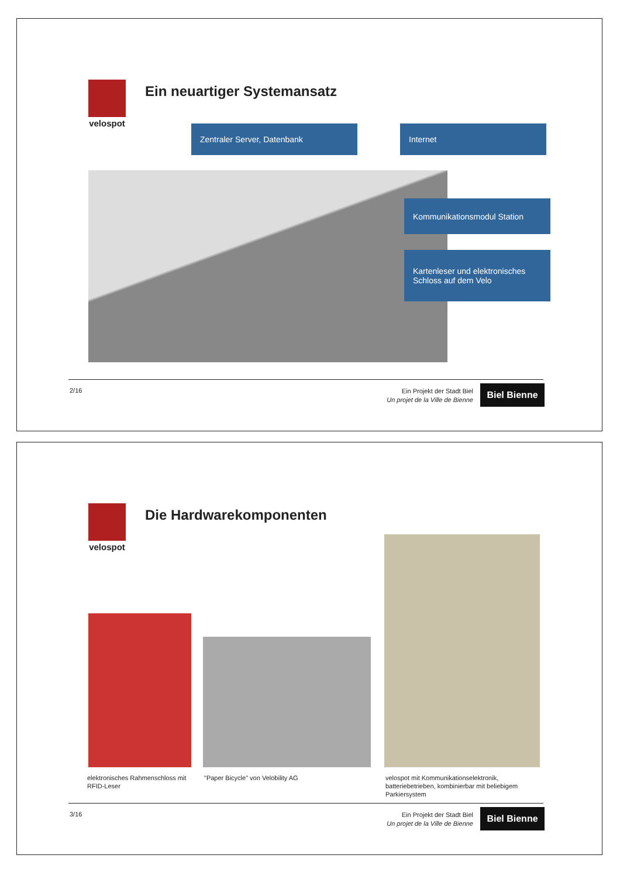velospot
Ein neuartiger Systemansatz
Zentraler Server, Datenbank Internet
Kommunikationsmodul Station
Kartenleser und elektronisches Schloss auf dem Velo
2/16
Ein Projekt der Stadt Biel
Un projet de la Ville de Bienne
Biel Bienne
velospot
Die Hardwarekomponenten
elektronisches Rahmenschloss mit RFID-Leser
"Paper Bicycle" von Velobility AG
velospot mit Kommunikationselektronik, batteriebetrieben, kombinierbar mit beliebigem Parkiersystem
3/16
Ein Projekt der Stadt Biel
Un projet de la Ville de Bienne
Biel Bienne